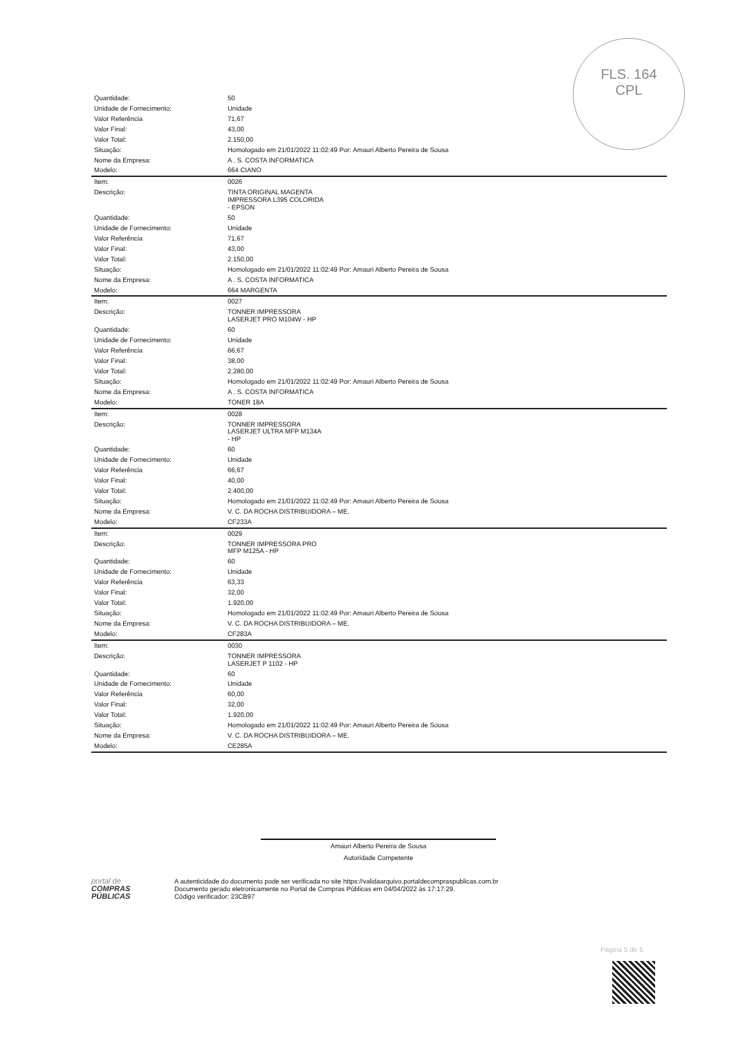FLS. 164
CPL
| Quantidade: | 50 |
| Unidade de Fornecimento: | Unidade |
| Valor Referência | 71,67 |
| Valor Final: | 43,00 |
| Valor Total: | 2.150,00 |
| Situação: | Homologado em 21/01/2022 11:02:49 Por: Amauri Alberto Pereira de Sousa |
| Nome da Empresa: | A . S. COSTA INFORMATICA |
| Modelo: | 664 CIANO |
| Item: | 0026 |
| Descrição: | TINTA ORIGINAL MAGENTA IMPRESSORA L395 COLORIDA - EPSON |
| Quantidade: | 50 |
| Unidade de Fornecimento: | Unidade |
| Valor Referência | 71,67 |
| Valor Final: | 43,00 |
| Valor Total: | 2.150,00 |
| Situação: | Homologado em 21/01/2022 11:02:49 Por: Amauri Alberto Pereira de Sousa |
| Nome da Empresa: | A . S. COSTA INFORMATICA |
| Modelo: | 664 MARGENTA |
| Item: | 0027 |
| Descrição: | TONNER IMPRESSORA LASERJET PRO M104W - HP |
| Quantidade: | 60 |
| Unidade de Fornecimento: | Unidade |
| Valor Referência | 66,67 |
| Valor Final: | 38,00 |
| Valor Total: | 2.280,00 |
| Situação: | Homologado em 21/01/2022 11:02:49 Por: Amauri Alberto Pereira de Sousa |
| Nome da Empresa: | A . S. COSTA INFORMATICA |
| Modelo: | TONER 18A |
| Item: | 0028 |
| Descrição: | TONNER IMPRESSORA LASERJET ULTRA MFP M134A - HP |
| Quantidade: | 60 |
| Unidade de Fornecimento: | Unidade |
| Valor Referência | 66,67 |
| Valor Final: | 40,00 |
| Valor Total: | 2.400,00 |
| Situação: | Homologado em 21/01/2022 11:02:49 Por: Amauri Alberto Pereira de Sousa |
| Nome da Empresa: | V. C. DA ROCHA DISTRIBUIDORA – ME. |
| Modelo: | CF233A |
| Item: | 0029 |
| Descrição: | TONNER IMPRESSORA PRO MFP M125A - HP |
| Quantidade: | 60 |
| Unidade de Fornecimento: | Unidade |
| Valor Referência | 63,33 |
| Valor Final: | 32,00 |
| Valor Total: | 1.920,00 |
| Situação: | Homologado em 21/01/2022 11:02:49 Por: Amauri Alberto Pereira de Sousa |
| Nome da Empresa: | V. C. DA ROCHA DISTRIBUIDORA – ME. |
| Modelo: | CF283A |
| Item: | 0030 |
| Descrição: | TONNER IMPRESSORA LASERJET P 1102 - HP |
| Quantidade: | 60 |
| Unidade de Fornecimento: | Unidade |
| Valor Referência | 60,00 |
| Valor Final: | 32,00 |
| Valor Total: | 1.920,00 |
| Situação: | Homologado em 21/01/2022 11:02:49 Por: Amauri Alberto Pereira de Sousa |
| Nome da Empresa: | V. C. DA ROCHA DISTRIBUIDORA – ME. |
| Modelo: | CE285A |
Amauri Alberto Pereira de Sousa
Autoridade Competente
portal de
COMPRAS
PÚBLICAS
A autenticidade do documento pode ser verificada no site https://validaarquivo.portaldecompraspublicas.com.br
Documento gerado eletronicamente no Portal de Compras Públicas em 04/04/2022 às 17:17:29.
Código verificador: 23CB97
Página 5 de 5